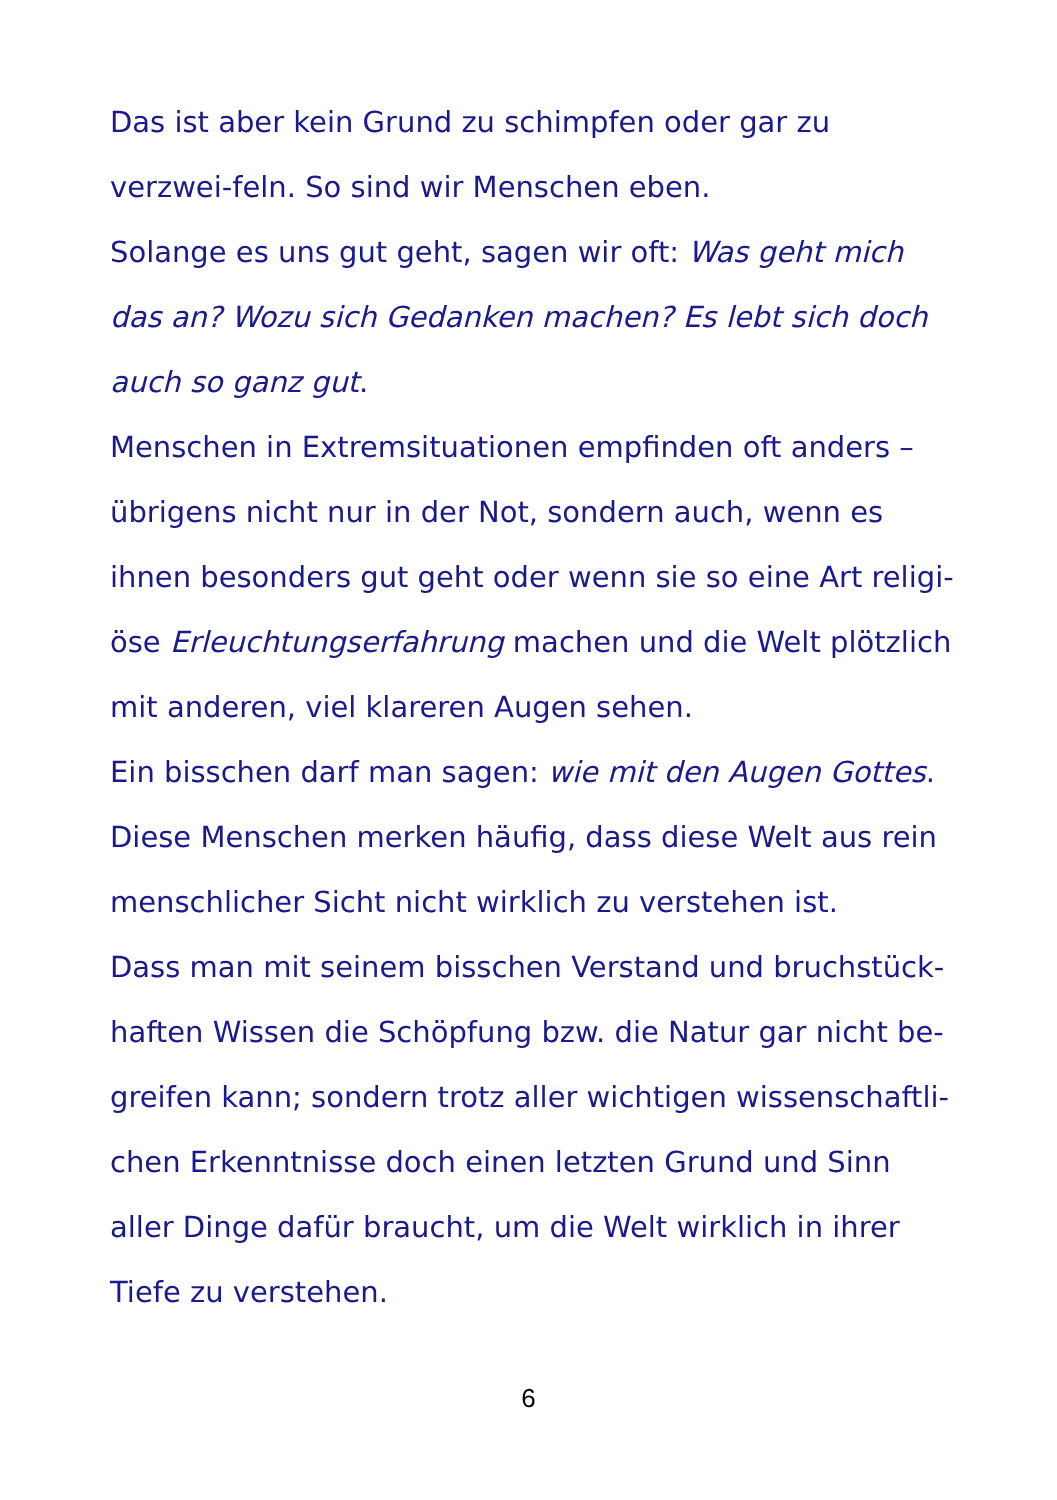Das ist aber kein Grund zu schimpfen oder gar zu verzwei-feln. So sind wir Menschen eben.
Solange es uns gut geht, sagen wir oft: Was geht mich das an? Wozu sich Gedanken machen? Es lebt sich doch auch so ganz gut.
Menschen in Extremsituationen empfinden oft anders – übrigens nicht nur in der Not, sondern auch, wenn es ihnen besonders gut geht oder wenn sie so eine Art religi-öse Erleuchtungserfahrung machen und die Welt plötzlich mit anderen, viel klareren Augen sehen.
Ein bisschen darf man sagen: wie mit den Augen Gottes.
Diese Menschen merken häufig, dass diese Welt aus rein menschlicher Sicht nicht wirklich zu verstehen ist.
Dass man mit seinem bisschen Verstand und bruchstück-haften Wissen die Schöpfung bzw. die Natur gar nicht be-greifen kann; sondern trotz aller wichtigen wissenschaftli-chen Erkenntnisse doch einen letzten Grund und Sinn aller Dinge dafür braucht, um die Welt wirklich in ihrer Tiefe zu verstehen.
6